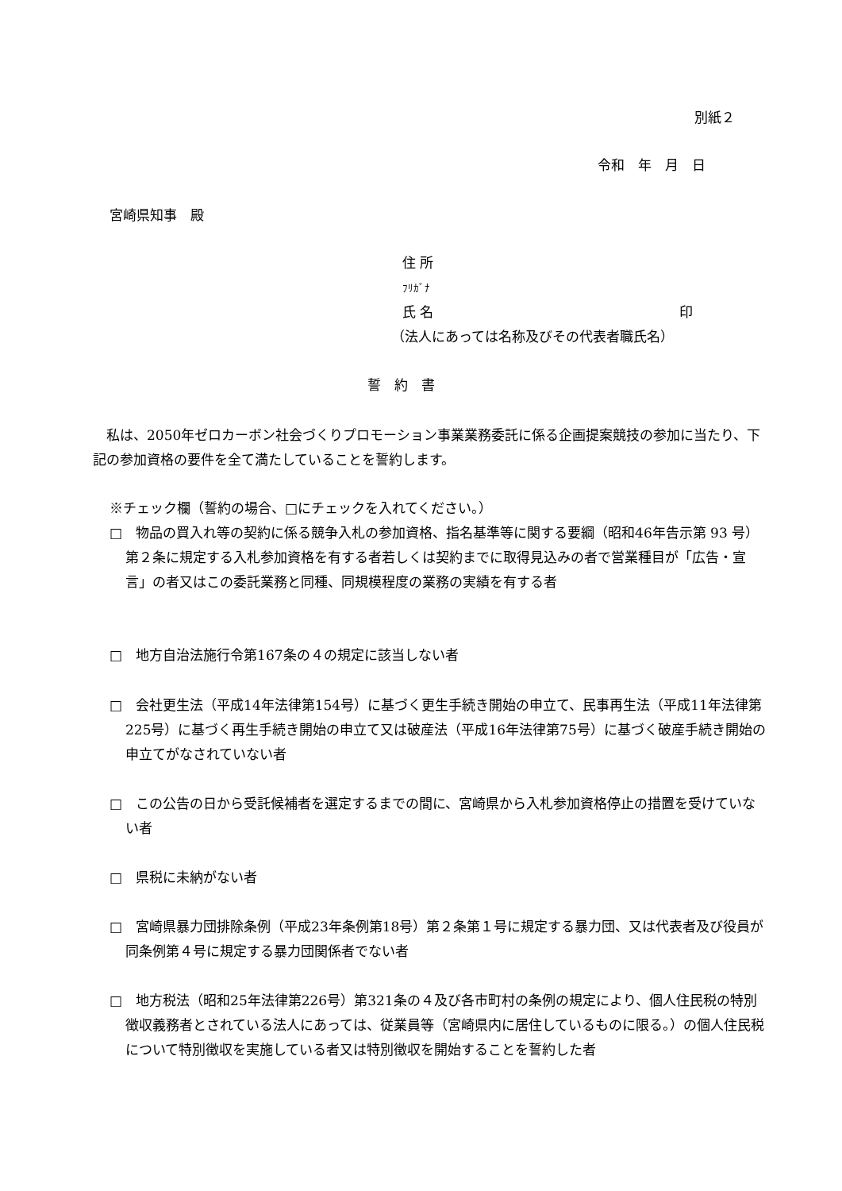別紙２
令和　年　月　日
宮崎県知事　殿
住 所
ﾌﾘｶﾞﾅ
氏 名 印
（法人にあっては名称及びその代表者職氏名）
誓　約　書
　私は、2050年ゼロカーボン社会づくりプロモーション事業業務委託に係る企画提案競技の参加に当たり、下記の参加資格の要件を全て満たしていることを誓約します。
※チェック欄（誓約の場合、□にチェックを入れてください。）
□　物品の買入れ等の契約に係る競争入札の参加資格、指名基準等に関する要綱（昭和46年告示第 93 号）第２条に規定する入札参加資格を有する者若しくは契約までに取得見込みの者で営業種目が「広告・宣言」の者又はこの委託業務と同種、同規模程度の業務の実績を有する者
□　地方自治法施行令第167条の４の規定に該当しない者
□　会社更生法（平成14年法律第154号）に基づく更生手続き開始の申立て、民事再生法（平成11年法律第225号）に基づく再生手続き開始の申立て又は破産法（平成16年法律第75号）に基づく破産手続き開始の申立てがなされていない者
□　この公告の日から受託候補者を選定するまでの間に、宮崎県から入札参加資格停止の措置を受けていない者
□　県税に未納がない者
□　宮崎県暴力団排除条例（平成23年条例第18号）第２条第１号に規定する暴力団、又は代表者及び役員が同条例第４号に規定する暴力団関係者でない者
□　地方税法（昭和25年法律第226号）第321条の４及び各市町村の条例の規定により、個人住民税の特別徴収義務者とされている法人にあっては、従業員等（宮崎県内に居住しているものに限る。）の個人住民税について特別徴収を実施している者又は特別徴収を開始することを誓約した者